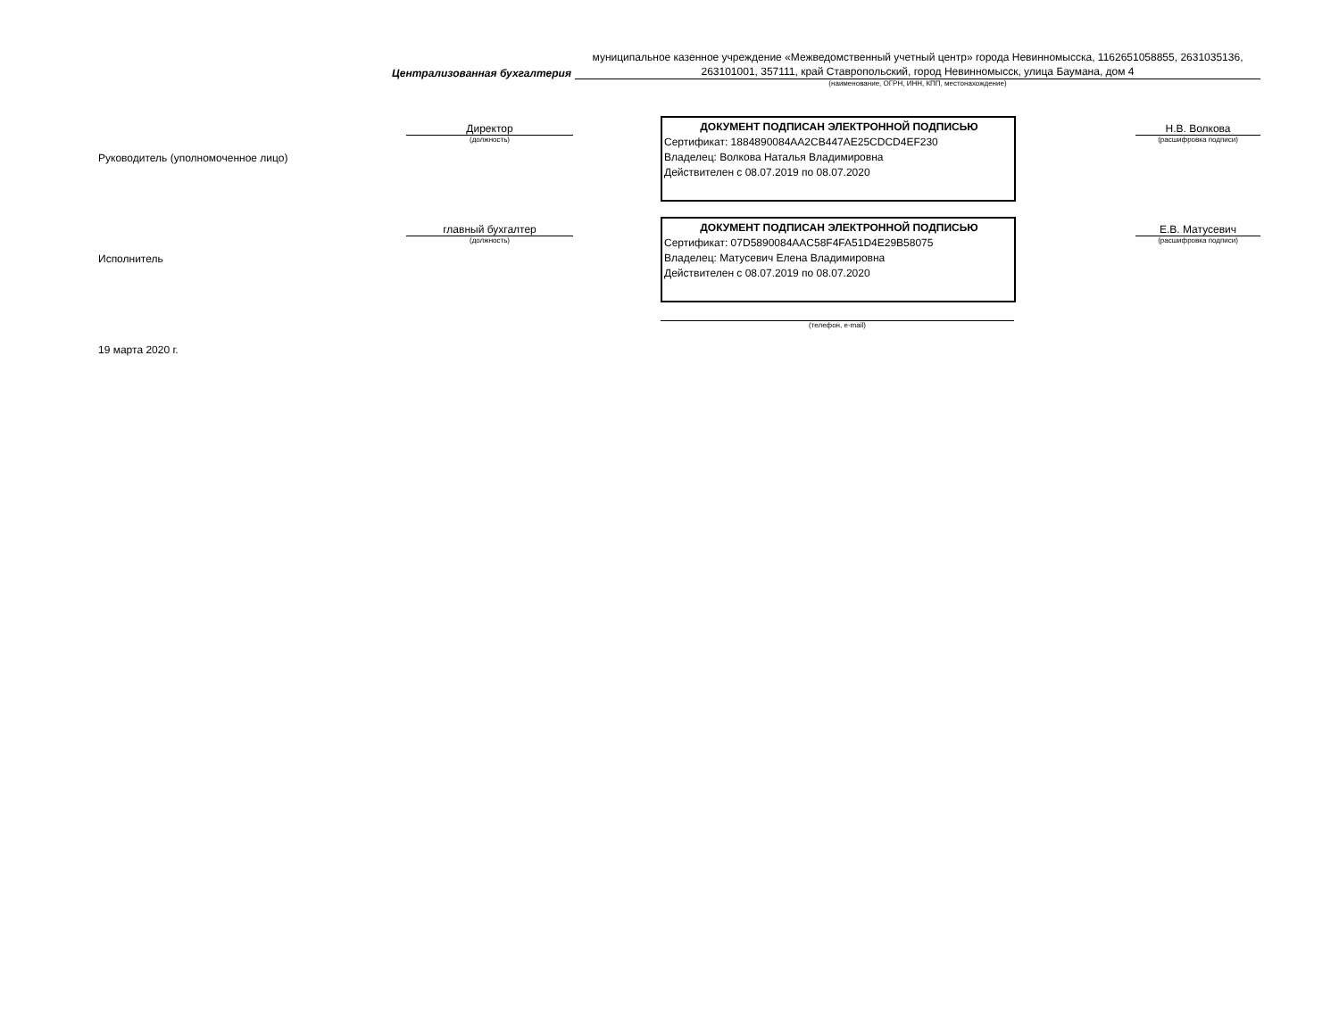Централизованная бухгалтерия
муниципальное казенное учреждение «Межведомственный учетный центр» города Невинномысска, 1162651058855, 2631035136, 263101001, 357111, край Ставропольский, город Невинномысск, улица Баумана, дом 4
(наименование, ОГРН, ИНН, КПП, местонахождение)
Руководитель (уполномоченное лицо)
Директор
(должность)
ДОКУМЕНТ ПОДПИСАН ЭЛЕКТРОННОЙ ПОДПИСЬЮ
Сертификат: 1884890084AA2CB447AE25CDCD4EF230
Владелец: Волкова Наталья Владимировна
Действителен с 08.07.2019 по 08.07.2020
Н.В. Волкова
(расшифровка подписи)
Исполнитель
главный бухгалтер
(должность)
ДОКУМЕНТ ПОДПИСАН ЭЛЕКТРОННОЙ ПОДПИСЬЮ
Сертификат: 07D5890084AAC58F4FA51D4E29B58075
Владелец: Матусевич Елена Владимировна
Действителен с 08.07.2019 по 08.07.2020
Е.В. Матусевич
(расшифровка подписи)
(телефон, e-mail)
19 марта 2020 г.